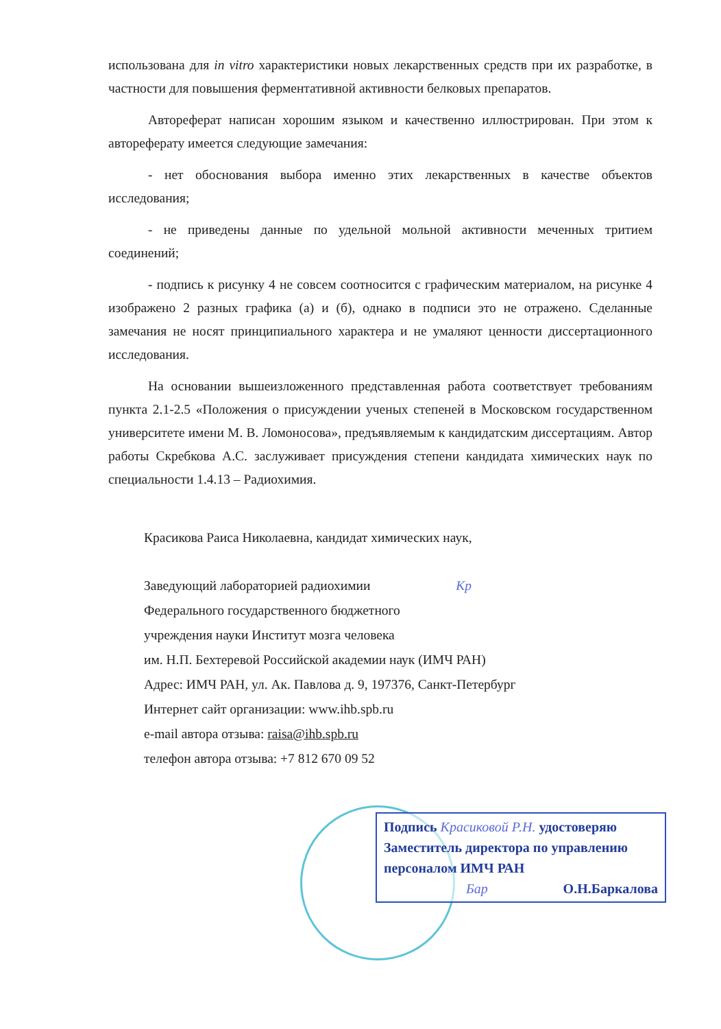использована для in vitro характеристики новых лекарственных средств при их разработке, в частности для повышения ферментативной активности белковых препаратов.
Автореферат написан хорошим языком и качественно иллюстрирован. При этом к автореферату имеется следующие замечания:
- нет обоснования выбора именно этих лекарственных в качестве объектов исследования;
- не приведены данные по удельной мольной активности меченных тритием соединений;
- подпись к рисунку 4 не совсем соотносится с графическим материалом, на рисунке 4 изображено 2 разных графика (а) и (б), однако в подписи это не отражено. Сделанные замечания не носят принципиального характера и не умаляют ценности диссертационного исследования.
На основании вышеизложенного представленная работа соответствует требованиям пункта 2.1-2.5 «Положения о присуждении ученых степеней в Московском государственном университете имени М. В. Ломоносова», предъявляемым к кандидатским диссертациям. Автор работы Скребкова А.С. заслуживает присуждения степени кандидата химических наук по специальности 1.4.13 – Радиохимия.
Красикова Раиса Николаевна, кандидат химических наук,
Заведующий лабораторией радиохимии Kp
Федерального государственного бюджетного
учреждения науки Институт мозга человека
им. Н.П. Бехтеревой Российской академии наук (ИМЧ РАН)
Адрес: ИМЧ РАН, ул. Ак. Павлова д. 9, 197376, Санкт-Петербург
Интернет сайт организации: www.ihb.spb.ru
e-mail автора отзыва: raisa@ihb.spb.ru
телефон автора отзыва: +7 812 670 09 52
Подпись Красиковой Р.Н. удостоверяю
Заместитель директора по управлению
персоналом ИМЧ РАН
Бар О.Н.Баркалова